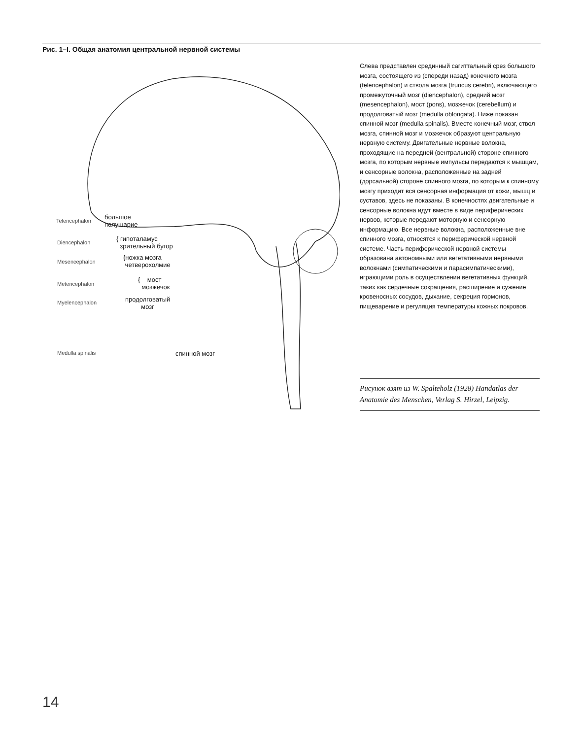Рис. 1–I. Общая анатомия центральной нервной системы
Telencephalon
большое
полушарие
Diencephalon
{ гипоталамус
зрительный бугор
Mesencephalon
{ножка мозга
четверохолмие
Metencephalon
{ мост
мозжечок
Myelencephalon
продолговатый
мозг
Medulla spinalis спинной мозг
Слева представлен срединный сагиттальный срез большого мозга, состоящего из (спереди назад) конечного мозга (telencephalon) и ствола мозга (truncus cerebri), включающего промежуточный мозг (diencephalon), средний мозг (mesencephalon), мост (pons), мозжечок (cerebellum) и продолговатый мозг (medulla oblongata). Ниже показан спинной мозг (medulla spinalis). Вместе конечный мозг, ствол мозга, спинной мозг и мозжечок образуют центральную нервную систему. Двигательные нервные волокна, проходящие на передней (вентральной) стороне спинного мозга, по которым нервные импульсы передаются к мышцам, и сенсорные волокна, расположенные на задней (дорсальной) стороне спинного мозга, по которым к спинному мозгу приходит вся сенсорная информация от кожи, мышц и суставов, здесь не показаны. В конечностях двигательные и сенсорные волокна идут вместе в виде периферических нервов, которые передают моторную и сенсорную информацию. Все нервные волокна, расположенные вне спинного мозга, относятся к периферической нервной системе. Часть периферической нервной системы образована автономными или вегетативными нервными волокнами (симпатическими и парасимпатическими), играющими роль в осуществлении вегетативных функций, таких как сердечные сокращения, расширение и сужение кровеносных сосудов, дыхание, секреция гормонов, пищеварение и регуляция температуры кожных покровов.
Рисунок взят из W. Spalteholz (1928) Handatlas der Anatomie des Menschen, Verlag S. Hirzel, Leipzig.
14